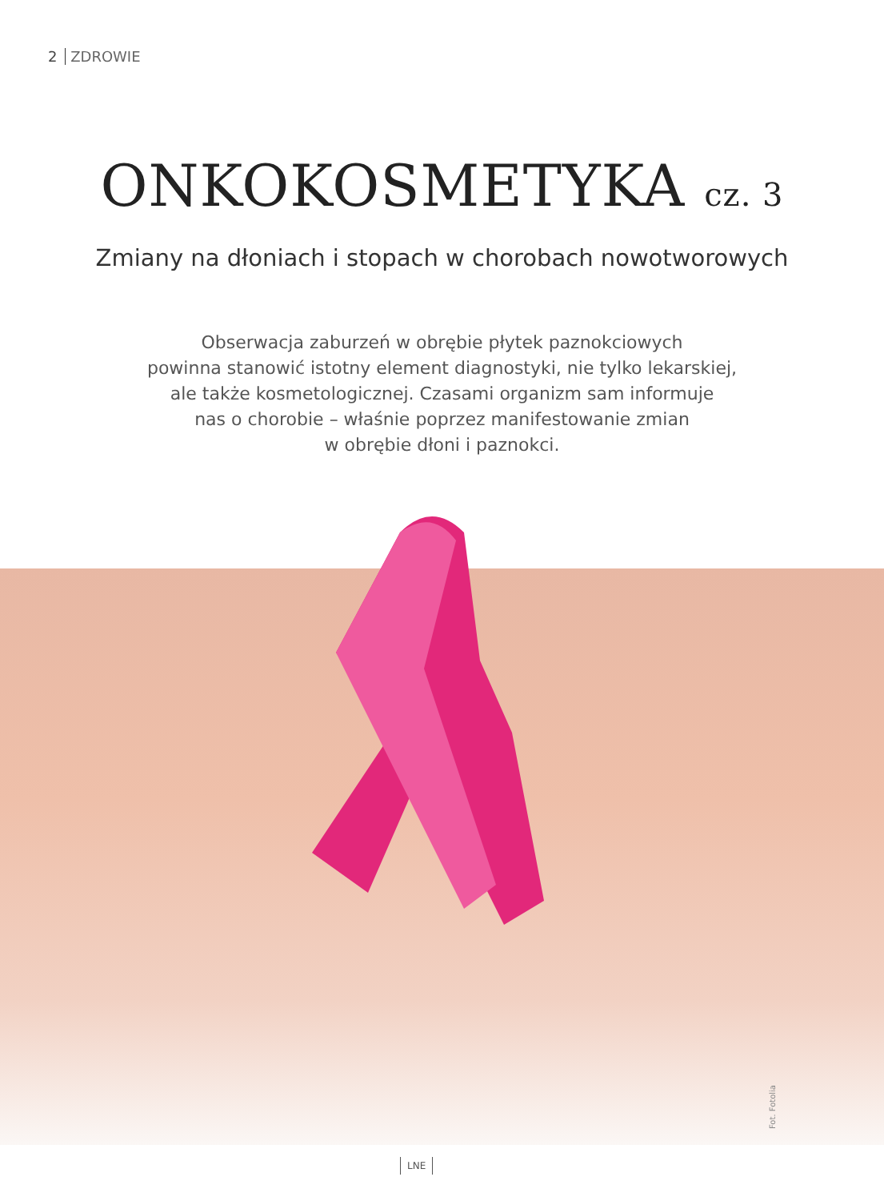2 ZDROWIE
ONKOKOSMETYKA cz. 3
Zmiany na dłoniach i stopach w chorobach nowotworowych
Obserwacja zaburzeń w obrębie płytek paznokciowych
powinna stanowić istotny element diagnostyki, nie tylko lekarskiej,
ale także kosmetologicznej. Czasami organizm sam informuje
nas o chorobie – właśnie poprzez manifestowanie zmian
w obrębie dłoni i paznokci.
Fot. Fotolia
LNE